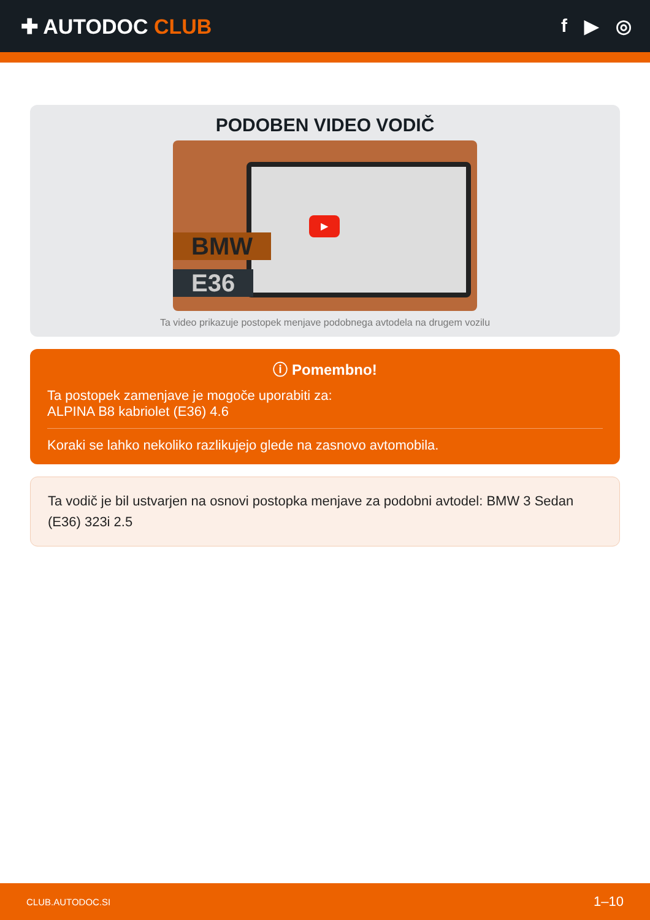✚ AUTODOC CLUB f ▶ ◎
PODOBEN VIDEO VODIČ
▶
BMW
E36
Ta video prikazuje postopek menjave podobnega avtodela na drugem vozilu
ⓘ Pomembno!
Ta postopek zamenjave je mogoče uporabiti za:
ALPINA B8 kabriolet (E36) 4.6
Koraki se lahko nekoliko razlikujejo glede na zasnovo avtomobila.
Ta vodič je bil ustvarjen na osnovi postopka menjave za podobni avtodel: BMW 3 Sedan (E36) 323i 2.5
CLUB.AUTODOC.SI 1–10